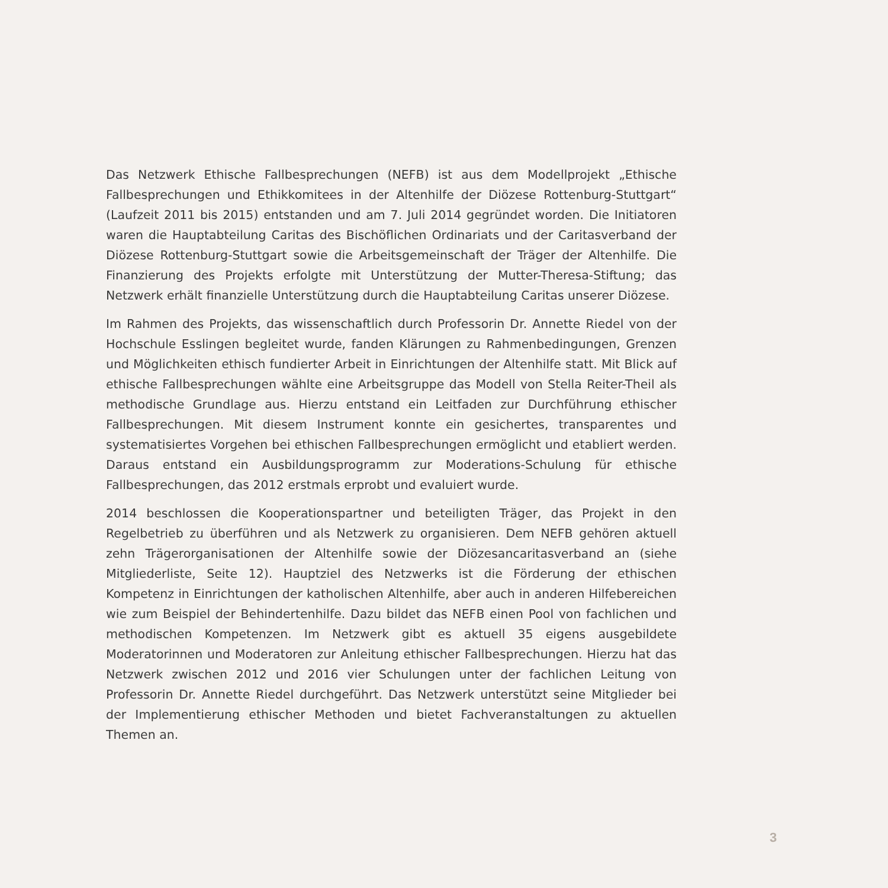Das Netzwerk Ethische Fallbesprechungen (NEFB) ist aus dem Modellprojekt „Ethische Fallbesprechungen und Ethikkomitees in der Altenhilfe der Diözese Rottenburg-Stuttgart“ (Laufzeit 2011 bis 2015) entstanden und am 7. Juli 2014 gegründet worden. Die Initiatoren waren die Hauptabteilung Caritas des Bischöflichen Ordinariats und der Caritasverband der Diözese Rottenburg-Stuttgart sowie die Arbeitsgemeinschaft der Träger der Altenhilfe. Die Finanzierung des Projekts erfolgte mit Unterstützung der Mutter-Theresa-Stiftung; das Netzwerk erhält finanzielle Unterstützung durch die Hauptabteilung Caritas unserer Diözese.
Im Rahmen des Projekts, das wissenschaftlich durch Professorin Dr. Annette Riedel von der Hochschule Esslingen begleitet wurde, fanden Klärungen zu Rahmenbedingungen, Grenzen und Möglichkeiten ethisch fundierter Arbeit in Einrichtungen der Altenhilfe statt. Mit Blick auf ethische Fallbesprechungen wählte eine Arbeitsgruppe das Modell von Stella Reiter-Theil als methodische Grundlage aus. Hierzu entstand ein Leitfaden zur Durchführung ethischer Fallbesprechungen. Mit diesem Instrument konnte ein gesichertes, transparentes und systematisiertes Vorgehen bei ethischen Fallbesprechungen ermöglicht und etabliert werden. Daraus entstand ein Ausbildungsprogramm zur Moderations-Schulung für ethische Fallbesprechungen, das 2012 erstmals erprobt und evaluiert wurde.
2014 beschlossen die Kooperationspartner und beteiligten Träger, das Projekt in den Regelbetrieb zu überführen und als Netzwerk zu organisieren. Dem NEFB gehören aktuell zehn Trägerorganisationen der Altenhilfe sowie der Diözesancaritasverband an (siehe Mitgliederliste, Seite 12). Hauptziel des Netzwerks ist die Förderung der ethischen Kompetenz in Einrichtungen der katholischen Altenhilfe, aber auch in anderen Hilfebereichen wie zum Beispiel der Behindertenhilfe. Dazu bildet das NEFB einen Pool von fachlichen und methodischen Kompetenzen. Im Netzwerk gibt es aktuell 35 eigens ausgebildete Moderatorinnen und Moderatoren zur Anleitung ethischer Fallbesprechungen. Hierzu hat das Netzwerk zwischen 2012 und 2016 vier Schulungen unter der fachlichen Leitung von Professorin Dr. Annette Riedel durchgeführt. Das Netzwerk unterstützt seine Mitglieder bei der Implementierung ethischer Methoden und bietet Fachveranstaltungen zu aktuellen Themen an.
3